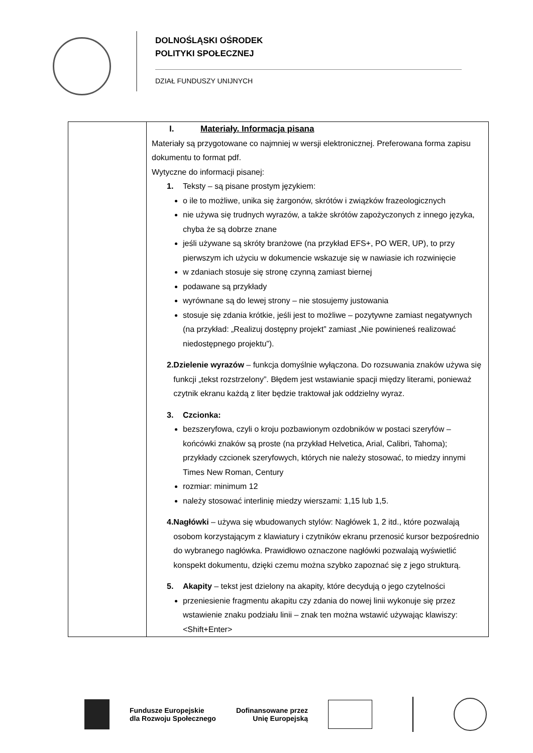DOLNOŚLĄSKI OŚRODEK
POLITYKI SPOŁECZNEJ
DZIAŁ FUNDUSZY UNIJNYCH
| | I. Materiały. Informacja pisana Materiały są przygotowane co najmniej w wersji elektronicznej. Preferowana forma zapisu dokumentu to format pdf. Wytyczne do informacji pisanej: 1. Teksty – są pisane prostym językiem: o ile to możliwe, unika się żargonów, skrótów i związków frazeologicznych nie używa się trudnych wyrazów, a także skrótów zapożyczonych z innego języka, chyba że są dobrze znane jeśli używane są skróty branżowe (na przykład EFS+, PO WER, UP), to przy pierwszym ich użyciu w dokumencie wskazuje się w nawiasie ich rozwinięcie w zdaniach stosuje się stronę czynną zamiast biernej podawane są przykłady wyrównane są do lewej strony – nie stosujemy justowania stosuje się zdania krótkie, jeśli jest to możliwe – pozytywne zamiast negatywnych (na przykład: „Realizuj dostępny projekt” zamiast „Nie powinieneś realizować niedostępnego projektu”). 2. Dzielenie wyrazów – funkcja domyślnie wyłączona. Do rozsuwania znaków używa się funkcji „tekst rozstrzelony”. Błędem jest wstawianie spacji między literami, ponieważ czytnik ekranu każdą z liter będzie traktował jak oddzielny wyraz. 3. Czcionka: bezszeryfowa, czyli o kroju pozbawionym ozdobników w postaci szeryfów – końcówki znaków są proste (na przykład Helvetica, Arial, Calibri, Tahoma); przykłady czcionek szeryfowych, których nie należy stosować, to miedzy innymi Times New Roman, Century rozmiar: minimum 12 należy stosować interlinię miedzy wierszami: 1,15 lub 1,5. 4. Nagłówki – używa się wbudowanych stylów: Nagłówek 1, 2 itd., które pozwalają osobom korzystającym z klawiatury i czytników ekranu przenosić kursor bezpośrednio do wybranego nagłówka. Prawidłowo oznaczone nagłówki pozwalają wyświetlić konspekt dokumentu, dzięki czemu można szybko zapoznać się z jego strukturą. 5. Akapity – tekst jest dzielony na akapity, które decydują o jego czytelności przeniesienie fragmentu akapitu czy zdania do nowej linii wykonuje się przez wstawienie znaku podziału linii – znak ten można wstawić używając klawiszy: <Shift+Enter> |
Fundusze Europejskie
dla Rozwoju Społecznego
Dofinansowane przez
Unię Europejską